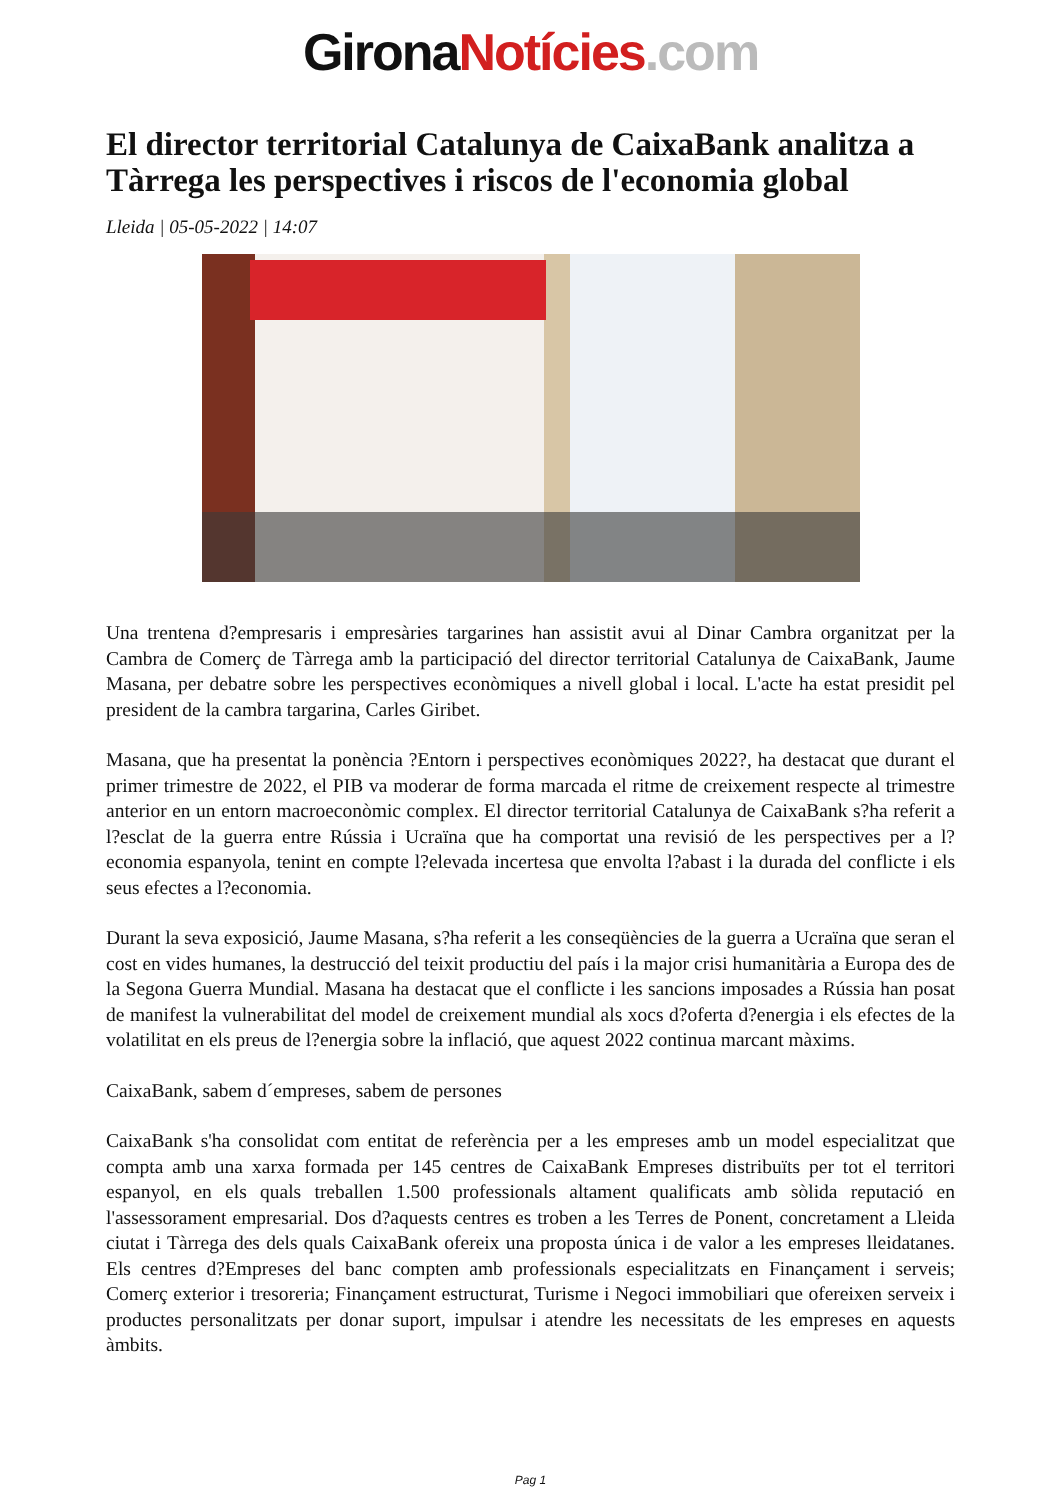Girona Notícies.com
El director territorial Catalunya de CaixaBank analitza a Tàrrega les perspectives i riscos de l'economia global
Lleida | 05-05-2022 | 14:07
Una trentena d?empresaris i empresàries targarines han assistit avui al Dinar Cambra organitzat per la Cambra de Comerç de Tàrrega amb la participació del director territorial Catalunya de CaixaBank, Jaume Masana, per debatre sobre les perspectives econòmiques a nivell global i local. L'acte ha estat presidit pel president de la cambra targarina, Carles Giribet.
Masana, que ha presentat la ponència ?Entorn i perspectives econòmiques 2022?, ha destacat que durant el primer trimestre de 2022, el PIB va moderar de forma marcada el ritme de creixement respecte al trimestre anterior en un entorn macroeconòmic complex. El director territorial Catalunya de CaixaBank s?ha referit a l?esclat de la guerra entre Rússia i Ucraïna que ha comportat una revisió de les perspectives per a l?economia espanyola, tenint en compte l?elevada incertesa que envolta l?abast i la durada del conflicte i els seus efectes a l?economia.
Durant la seva exposició, Jaume Masana, s?ha referit a les conseqüències de la guerra a Ucraïna que seran el cost en vides humanes, la destrucció del teixit productiu del país i la major crisi humanitària a Europa des de la Segona Guerra Mundial. Masana ha destacat que el conflicte i les sancions imposades a Rússia han posat de manifest la vulnerabilitat del model de creixement mundial als xocs d?oferta d?energia i els efectes de la volatilitat en els preus de l?energia sobre la inflació, que aquest 2022 continua marcant màxims.
CaixaBank, sabem d´empreses, sabem de persones
CaixaBank s'ha consolidat com entitat de referència per a les empreses amb un model especialitzat que compta amb una xarxa formada per 145 centres de CaixaBank Empreses distribuïts per tot el territori espanyol, en els quals treballen 1.500 professionals altament qualificats amb sòlida reputació en l'assessorament empresarial. Dos d?aquests centres es troben a les Terres de Ponent, concretament a Lleida ciutat i Tàrrega des dels quals CaixaBank ofereix una proposta única i de valor a les empreses lleidatanes. Els centres d?Empreses del banc compten amb professionals especialitzats en Finançament i serveis; Comerç exterior i tresoreria; Finançament estructurat, Turisme i Negoci immobiliari que ofereixen serveix i productes personalitzats per donar suport, impulsar i atendre les necessitats de les empreses en aquests àmbits.
Pag 1